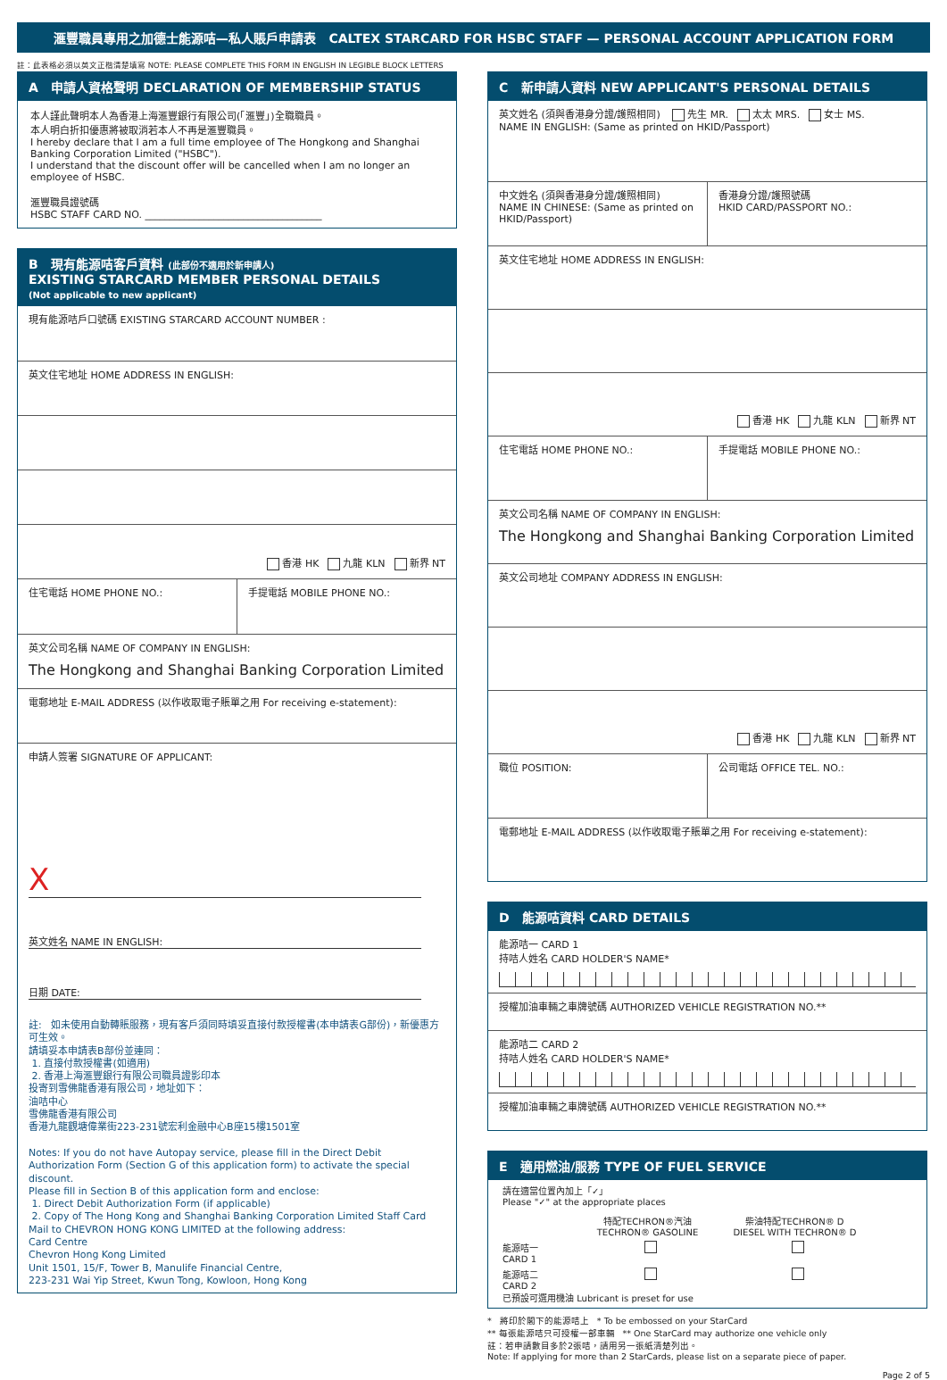滙豐職員專用之加德士能源咭—私人賬戶申請表 CALTEX STARCARD FOR HSBC STAFF — PERSONAL ACCOUNT APPLICATION FORM
註：此表格必須以英文正楷清楚填寫 NOTE: PLEASE COMPLETE THIS FORM IN ENGLISH IN LEGIBLE BLOCK LETTERS
A 申請人資格聲明 DECLARATION OF MEMBERSHIP STATUS
本人謹此聲明本人為香港上海滙豐銀行有限公司(「滙豐」)全職職員。
本人明白折扣優惠將被取消若本人不再是滙豐職員。
I hereby declare that I am a full time employee of The Hongkong and Shanghai Banking Corporation Limited ("HSBC").
I understand that the discount offer will be cancelled when I am no longer an employee of HSBC.
滙豐職員證號碼
HSBC STAFF CARD NO. ____________________________________
B 現有能源咭客戶資料 (此部份不適用於新申請人)
EXISTING STARCARD MEMBER PERSONAL DETAILS
(Not applicable to new applicant)
現有能源咭戶口號碼 EXISTING STARCARD ACCOUNT NUMBER :
英文住宅地址 HOME ADDRESS IN ENGLISH:
香港 HK 九龍 KLN 新界 NT
住宅電話 HOME PHONE NO.: 手提電話 MOBILE PHONE NO.:
英文公司名稱 NAME OF COMPANY IN ENGLISH:
The Hongkong and Shanghai Banking Corporation Limited
電郵地址 E-MAIL ADDRESS (以作收取電子賬單之用 For receiving e-statement):
申請人簽署 SIGNATURE OF APPLICANT:
X
英文姓名 NAME IN ENGLISH:
日期 DATE:
註: 如未使用自動轉賬服務，現有客戶須同時填妥直接付款授權書(本申請表G部份)，新優惠方可生效。
請填妥本申請表B部份並連同：
1. 直接付款授權書(如適用)
2. 香港上海滙豐銀行有限公司職員證影印本
投寄到雪佛龍香港有限公司，地址如下：
油咭中心
雪佛龍香港有限公司
香港九龍觀塘偉業街223-231號宏利金融中心B座15樓1501室
Notes: If you do not have Autopay service, please fill in the Direct Debit Authorization Form (Section G of this application form) to activate the special discount.
Please fill in Section B of this application form and enclose:
1. Direct Debit Authorization Form (if applicable)
2. Copy of The Hong Kong and Shanghai Banking Corporation Limited Staff Card
Mail to CHEVRON HONG KONG LIMITED at the following address:
Card Centre
Chevron Hong Kong Limited
Unit 1501, 15/F, Tower B, Manulife Financial Centre,
223-231 Wai Yip Street, Kwun Tong, Kowloon, Hong Kong
C 新申請人資料 NEW APPLICANT'S PERSONAL DETAILS
英文姓名 (須與香港身分證/護照相同) 先生 MR. 太太 MRS. 女士 MS.
NAME IN ENGLISH: (Same as printed on HKID/Passport)
中文姓名 (須與香港身分證/護照相同)
NAME IN CHINESE: (Same as printed on HKID/Passport)
香港身分證/護照號碼
HKID CARD/PASSPORT NO.:
英文住宅地址 HOME ADDRESS IN ENGLISH:
香港 HK 九龍 KLN 新界 NT
住宅電話 HOME PHONE NO.: 手提電話 MOBILE PHONE NO.:
英文公司名稱 NAME OF COMPANY IN ENGLISH:
The Hongkong and Shanghai Banking Corporation Limited
英文公司地址 COMPANY ADDRESS IN ENGLISH:
香港 HK 九龍 KLN 新界 NT
職位 POSITION: 公司電話 OFFICE TEL. NO.:
電郵地址 E-MAIL ADDRESS (以作收取電子賬單之用 For receiving e-statement):
D 能源咭資料 CARD DETAILS
能源咭一 CARD 1
持咭人姓名 CARD HOLDER'S NAME*
授權加油車輛之車牌號碼 AUTHORIZED VEHICLE REGISTRATION NO.**
能源咭二 CARD 2
持咭人姓名 CARD HOLDER'S NAME*
授權加油車輛之車牌號碼 AUTHORIZED VEHICLE REGISTRATION NO.**
E 適用燃油/服務 TYPE OF FUEL SERVICE
請在適當位置內加上「✓」
Please "✓" at the appropriate places
特配TECHRON®汽油
TECHRON® GASOLINE
柴油特配TECHRON® D
DIESEL WITH TECHRON® D
能源咭一
CARD 1
能源咭二
CARD 2
已預設可選用機油 Lubricant is preset for use
* 將印於閣下的能源咭上 * To be embossed on your StarCard
** 每張能源咭只可授權一部車輛 ** One StarCard may authorize one vehicle only
註：若申請數目多於2張咭，請用另一張紙清楚列出。
Note: If applying for more than 2 StarCards, please list on a separate piece of paper.
Page 2 of 5